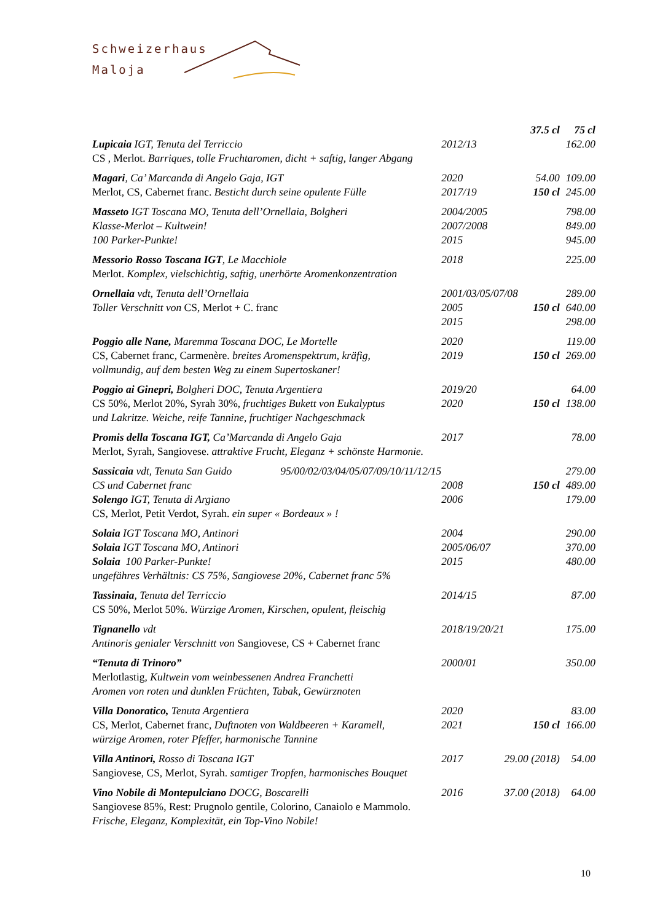Schweizerhaus
Maloja
| | | 37.5 cl | 75 cl |
| Lupicaia IGT, Tenuta del Terriccio | 2012/13 | | 162.00 |
| CS , Merlot. Barriques, tolle Fruchtaromen, dicht + saftig, langer Abgang | | | |
| Magari , Ca’ Marcanda di Angelo Gaja, IGT | 2020 | 54.00 | 109.00 |
| Merlot, CS, Cabernet franc. Besticht durch seine opulente Fülle | 2017/19 | 150 cl | 245.00 |
| Masseto IGT Toscana MO, Tenuta dell’Ornellaia, Bolgheri | 2004/2005 | | 798.00 |
| Klasse-Merlot – Kultwein! | 2007/2008 | | 849.00 |
| 100 Parker-Punkte! | 2015 | | 945.00 |
| Messorio Rosso Toscana IGT , Le Macchiole | 2018 | | 225.00 |
| Merlot. Komplex, vielschichtig, saftig, unerhörte Aromenkonzentration | | | |
| Ornellaia vdt, Tenuta dell’Ornellaia | 2001/03/05/07/08 | | 289.00 |
| Toller Verschnitt von CS, Merlot + C. franc | 2005 | 150 cl | 640.00 |
| | 2015 | | 298.00 |
| Poggio alle Nane, Maremma Toscana DOC, Le Mortelle | 2020 | | 119.00 |
| CS, Cabernet franc, Carmenère. breites Aromenspektrum, kräfig, | 2019 | 150 cl | 269.00 |
| vollmundig, auf dem besten Weg zu einem Supertoskaner! | | | |
| Poggio ai Ginepri, Bolgheri DOC, Tenuta Argentiera | 2019/20 | | 64.00 |
| CS 50%, Merlot 20%, Syrah 30%, fruchtiges Bukett von Eukalyptus | 2020 | 150 cl | 138.00 |
| und Lakritze. Weiche, reife Tannine, fruchtiger Nachgeschmack | | | |
| Promis della Toscana IGT, Ca’Marcanda di Angelo Gaja | 2017 | | 78.00 |
| Merlot, Syrah, Sangiovese. attraktive Frucht, Eleganz + schönste Harmonie. | | | |
| Sassicaia vdt, Tenuta San Guido 95/00/02/03/04/05/07/09/10/11/12/15 | | | 279.00 |
| CS und Cabernet franc | 2008 | 150 cl | 489.00 |
| Solengo IGT, Tenuta di Argiano | 2006 | | 179.00 |
| CS, Merlot, Petit Verdot, Syrah. ein super « Bordeaux » ! | | | |
| Solaia IGT Toscana MO, Antinori | 2004 | | 290.00 |
| Solaia IGT Toscana MO, Antinori | 2005/06/07 | | 370.00 |
| Solaia 100 Parker-Punkte! | 2015 | | 480.00 |
| ungefähres Verhältnis: CS 75%, Sangiovese 20%, Cabernet franc 5% | | | |
| Tassinaia , Tenuta del Terriccio | 2014/15 | | 87.00 |
| CS 50%, Merlot 50%. Würzige Aromen, Kirschen, opulent, fleischig | | | |
| Tignanello vdt | 2018/19/20/21 | | 175.00 |
| Antinoris genialer Verschnitt von Sangiovese, CS + Cabernet franc | | | |
| “Tenuta di Trinoro” | 2000/01 | | 350.00 |
| Merlotlastig , Kultwein vom weinbessenen Andrea Franchetti | | | |
| Aromen von roten und dunklen Früchten, Tabak, Gewürznoten | | | |
| Villa Donoratico, Tenuta Argentiera | 2020 | | 83.00 |
| CS, Merlot, Cabernet franc, Duftnoten von Waldbeeren + Karamell, | 2021 | 150 cl | 166.00 |
| würzige Aromen, roter Pfeffer, harmonische Tannine | | | |
| Villa Antinori, Rosso di Toscana IGT | 2017 | 29.00 (2018) | 54.00 |
| Sangiovese, CS, Merlot, Syrah. samtiger Tropfen, harmonisches Bouquet | | | |
| Vino Nobile di Montepulciano DOCG, Boscarelli | 2016 | 37.00 (2018) | 64.00 |
| Sangiovese 85%, Rest: Prugnolo gentile, Colorino, Canaiolo e Mammolo. | | | |
| Frische, Eleganz, Komplexität, ein Top-Vino Nobile! | | | |
10